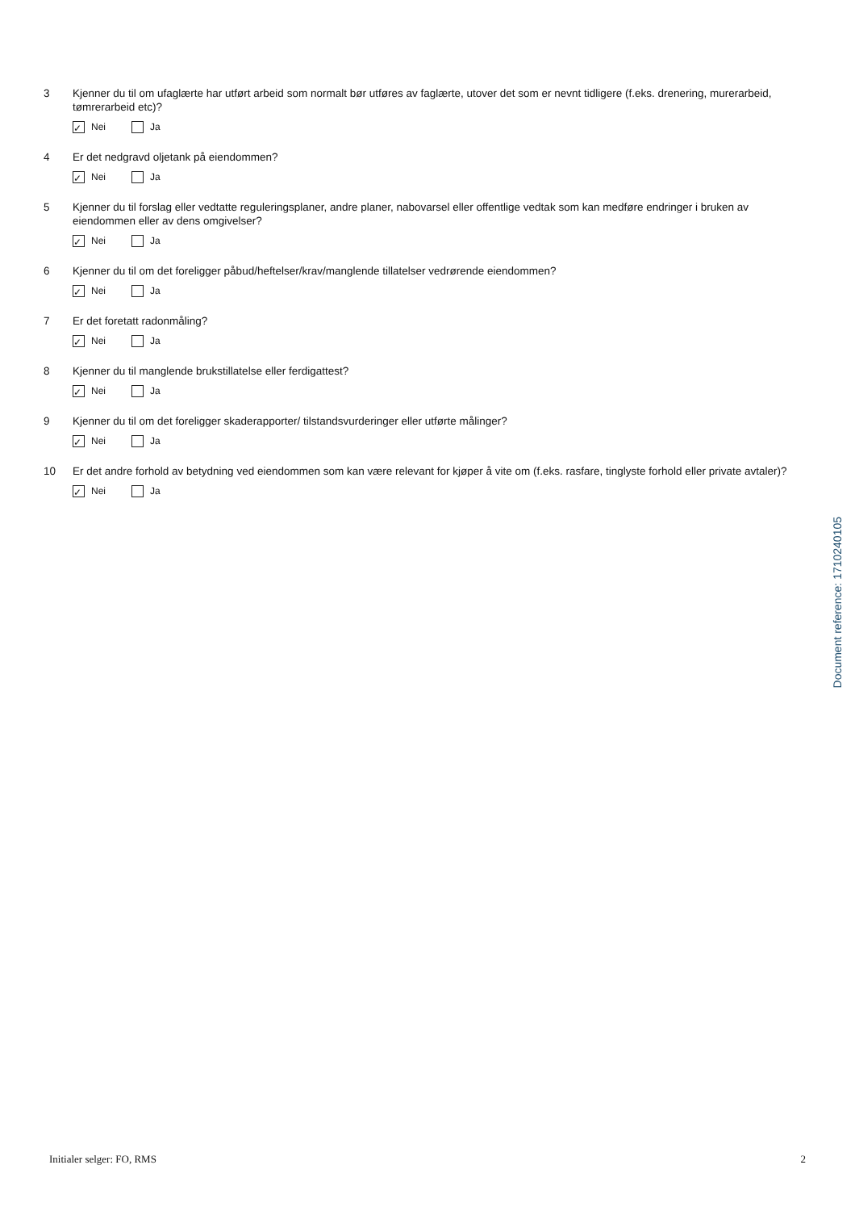3 Kjenner du til om ufaglærte har utført arbeid som normalt bør utføres av faglærte, utover det som er nevnt tidligere (f.eks. drenering, murerarbeid, tømrerarbeid etc)?
✓ Nei Ja
4 Er det nedgravd oljetank på eiendommen?
✓ Nei Ja
5 Kjenner du til forslag eller vedtatte reguleringsplaner, andre planer, nabovarsel eller offentlige vedtak som kan medføre endringer i bruken av eiendommen eller av dens omgivelser?
✓ Nei Ja
6 Kjenner du til om det foreligger påbud/heftelser/krav/manglende tillatelser vedrørende eiendommen?
✓ Nei Ja
7 Er det foretatt radonmåling?
✓ Nei Ja
8 Kjenner du til manglende brukstillatelse eller ferdigattest?
✓ Nei Ja
9 Kjenner du til om det foreligger skaderapporter/ tilstandsvurderinger eller utførte målinger?
✓ Nei Ja
10 Er det andre forhold av betydning ved eiendommen som kan være relevant for kjøper å vite om (f.eks. rasfare, tinglyste forhold eller private avtaler)?
✓ Nei Ja
Document reference: 1710240105
Initialer selger: FO, RMS 2